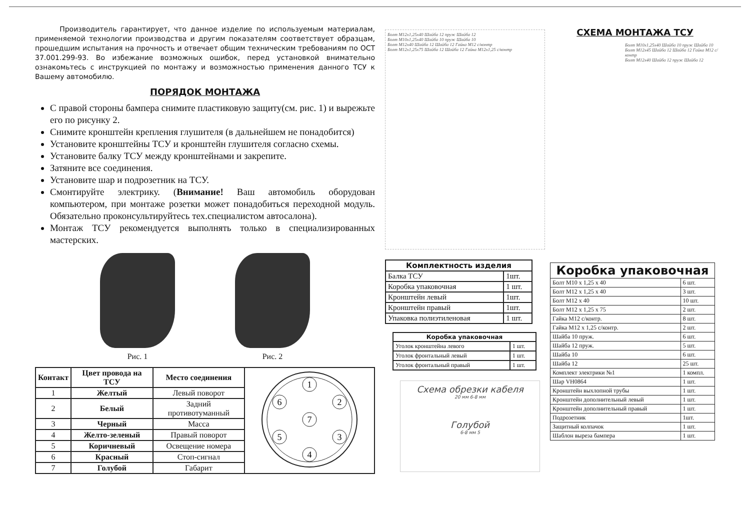Производитель гарантирует, что данное изделие по используемым материалам, применяемой технологии производства и другим показателям соответствует образцам, прошедшим испытания на прочность и отвечает общим техническим требованиям по ОСТ 37.001.299-93. Во избежание возможных ошибок, перед установкой внимательно ознакомьтесь с инструкцией по монтажу и возможностью применения данного ТСУ к Вашему автомобилю.
ПОРЯДОК МОНТАЖА
С правой стороны бампера снимите пластиковую защиту(см. рис. 1) и вырежьте его по рисунку 2.
Снимите кронштейн крепления глушителя (в дальнейшем не понадобится)
Установите кронштейны ТСУ и кронштейн глушителя согласно схемы.
Установите балку ТСУ между кронштейнами и закрепите.
Затяните все соединения.
Установите шар и подрозетник на ТСУ.
Смонтируйте электрику. (Внимание! Ваш автомобиль оборудован компьютером, при монтаже розетки может понадобиться переходной модуль. Обязательно проконсультируйтесь тех.специалистом автосалона).
Монтаж ТСУ рекомендуется выполнять только в специализированных мастерских.
Рис. 1 Рис. 2
| Контакт | Цвет провода на ТСУ | Место соединения | 1 2 3 4 5 6 7 |
| 1 | Желтый | Левый поворот | |
| 2 | Белый | Задний противотуманный | |
| 3 | Черный | Масса | |
| 4 | Желто-зеленый | Правый поворот | |
| 5 | Коричневый | Освещение номера | |
| 6 | Красный | Стоп-сигнал | |
| 7 | Голубой | Габарит | |
Болт М12х1,25х40 Шайба 12 пруж Шайба 12
Болт М10х1,25х40 Шайба 10 пруж Шайба 10
Болт М12х40 Шайба 12 Шайба 12 Гайка М12 с/контр
Болт М12х1,25х75 Шайба 12 Шайба 12 Гайка М12х1,25 с/контр
| Комплектность изделия | |
| Балка ТСУ | 1шт. |
| Коробка упаковочная | 1 шт. |
| Кронштейн левый | 1шт. |
| Кронштейн правый | 1шт. |
| Упаковка полиэтиленовая | 1 шт. |
| Коробка упаковочная | |
| Уголок кронштейна левого | 1 шт. |
| Уголок фронтальный левый | 1 шт. |
| Уголок фронтальный правый | 1 шт. |
Схема обрезки кабеля
20 мм 6-8 мм
Голубой
6-8 мм 5
СХЕМА МОНТАЖА ТСУ
Болт М10х1,25х40 Шайба 10 пруж Шайба 10
Болт М12х45 Шайба 12 Шайба 12 Гайка М12 с/контр
Болт М12х40 Шайба 12 пруж Шайба 12
| Коробка упаковочная | |
| Болт М10 х 1,25 х 40 | 6 шт. |
| Болт М12 х 1,25 х 40 | 3 шт. |
| Болт М12 х 40 | 10 шт. |
| Болт М12 х 1,25 х 75 | 2 шт. |
| Гайка М12 с/контр. | 8 шт. |
| Гайка М12 х 1,25 с/контр. | 2 шт. |
| Шайба 10 пруж. | 6 шт. |
| Шайба 12 пруж. | 5 шт. |
| Шайба 10 | 6 шт. |
| Шайба 12 | 25 шт. |
| Комплект электрики №1 | 1 компл. |
| Шар VH0864 | 1 шт. |
| Кронштейн выхлопной трубы | 1 шт. |
| Кронштейн дополнительный левый | 1 шт. |
| Кронштейн дополнительный правый | 1 шт. |
| Подрозетник | 1шт. |
| Защитный колпачок | 1 шт. |
| Шаблон выреза бампера | 1 шт. |